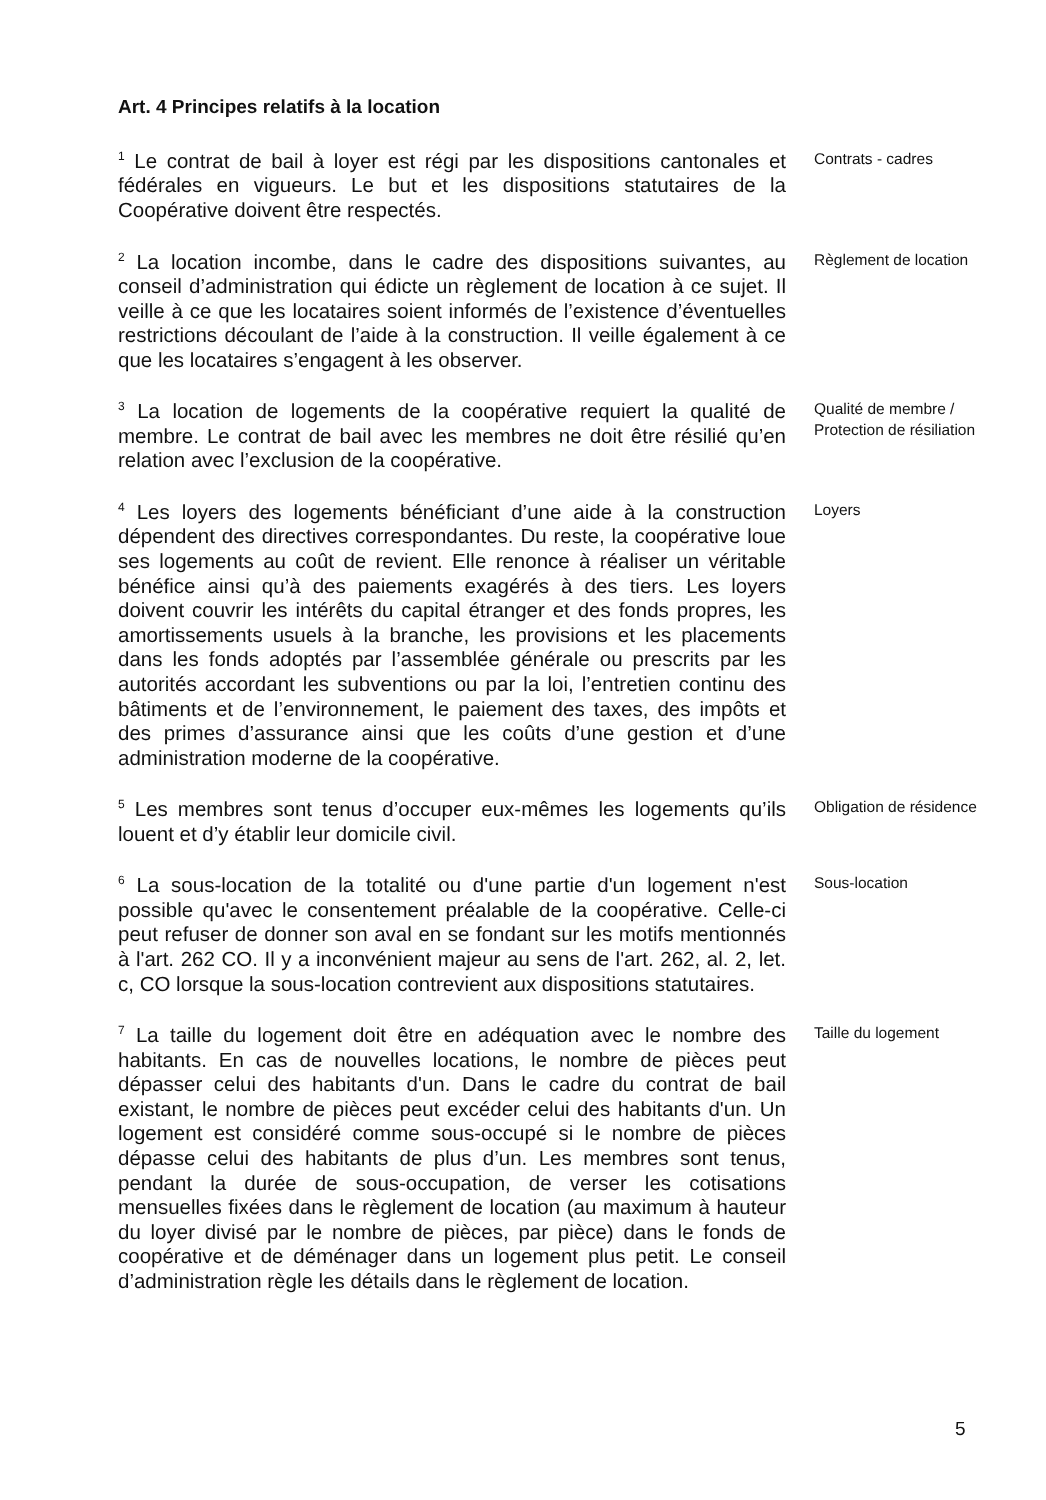Art. 4 Principes relatifs à la location
<sup>1</sup> Le contrat de bail à loyer est régi par les dispositions cantonales et fédérales en vigueurs. Le but et les dispositions statutaires de la Coopérative doivent être respectés.
Contrats - cadres
<sup>2</sup> La location incombe, dans le cadre des dispositions suivantes, au conseil d’administration qui édicte un règlement de location à ce sujet. Il veille à ce que les locataires soient informés de l’existence d’éventuelles restrictions découlant de l’aide à la construction. Il veille également à ce que les locataires s’engagent à les observer.
Règlement de location
<sup>3</sup> La location de logements de la coopérative requiert la qualité de membre. Le contrat de bail avec les membres ne doit être résilié qu’en relation avec l’exclusion de la coopérative.
Qualité de membre /
Protection de résiliation
<sup>4</sup> Les loyers des logements bénéficiant d’une aide à la construction dépendent des directives correspondantes. Du reste, la coopérative loue ses logements au coût de revient. Elle renonce à réaliser un véritable bénéfice ainsi qu’à des paiements exagérés à des tiers. Les loyers doivent couvrir les intérêts du capital étranger et des fonds propres, les amortissements usuels à la branche, les provisions et les placements dans les fonds adoptés par l’assemblée générale ou prescrits par les autorités accordant les subventions ou par la loi, l’entretien continu des bâtiments et de l’environnement, le paiement des taxes, des impôts et des primes d’assurance ainsi que les coûts d’une gestion et d’une administration moderne de la coopérative.
Loyers
<sup>5</sup> Les membres sont tenus d’occuper eux-mêmes les logements qu’ils louent et d’y établir leur domicile civil.
Obligation de résidence
<sup>6</sup> La sous-location de la totalité ou d'une partie d'un logement n'est possible qu'avec le consentement préalable de la coopérative. Celle-ci peut refuser de donner son aval en se fondant sur les motifs mentionnés à l'art. 262 CO. Il y a inconvénient majeur au sens de l'art. 262, al. 2, let. c, CO lorsque la sous-location contrevient aux dispositions statutaires.
Sous-location
<sup>7</sup> La taille du logement doit être en adéquation avec le nombre des habitants. En cas de nouvelles locations, le nombre de pièces peut dépasser celui des habitants d'un. Dans le cadre du contrat de bail existant, le nombre de pièces peut excéder celui des habitants d'un. Un logement est considéré comme sous-occupé si le nombre de pièces dépasse celui des habitants de plus d’un. Les membres sont tenus, pendant la durée de sous-occupation, de verser les cotisations mensuelles fixées dans le règlement de location (au maximum à hauteur du loyer divisé par le nombre de pièces, par pièce) dans le fonds de coopérative et de déménager dans un logement plus petit. Le conseil d’administration règle les détails dans le règlement de location.
Taille du logement
5